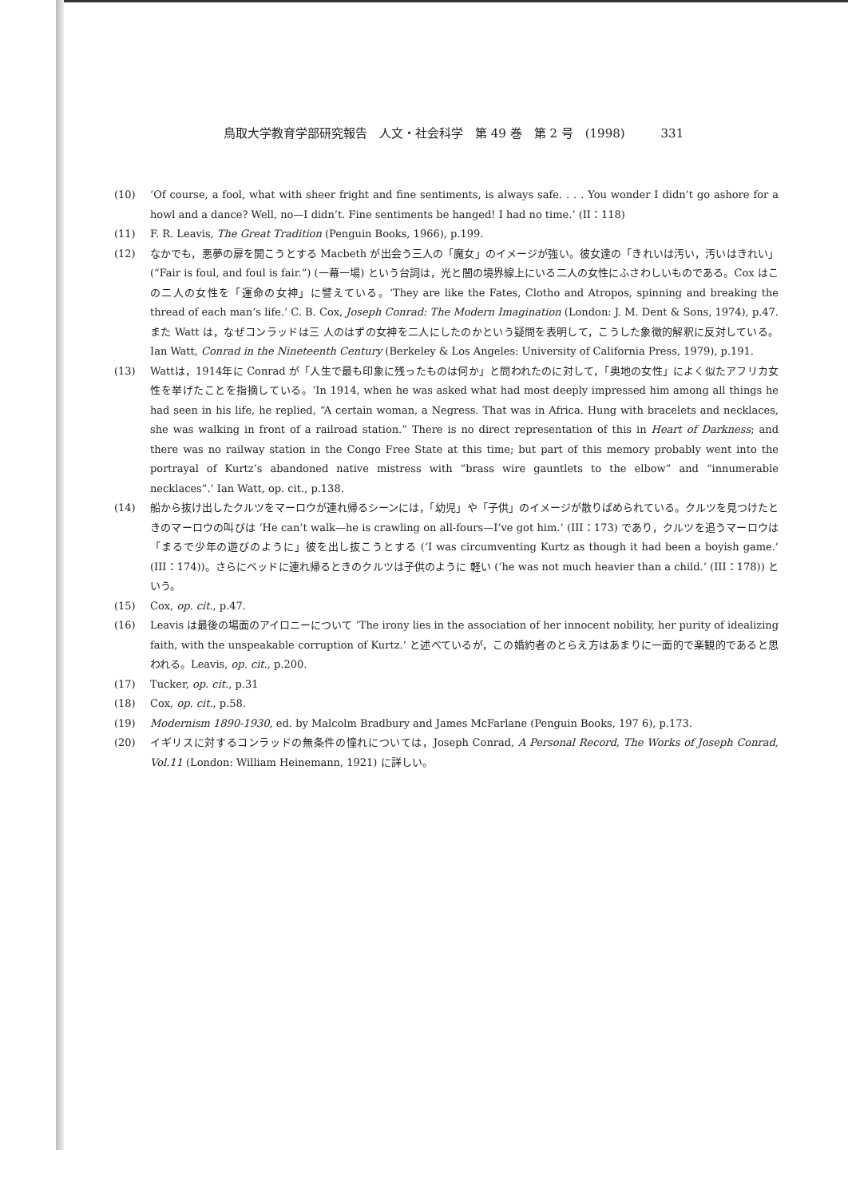鳥取大学教育学部研究報告　人文・社会科学　第 49 巻　第 2 号　(1998)　　　331
(10) ‘Of course, a fool, what with sheer fright and fine sentiments, is always safe. . . . You wonder I didn’t go ashore for a howl and a dance? Well, no—I didn’t. Fine sentiments be hanged! I had no time.’ (II：118)
(11) F. R. Leavis, The Great Tradition (Penguin Books, 1966), p.199.
(12) なかでも，悪夢の扉を開こうとする Macbeth が出会う三人の「魔女」のイメージが強い。彼女達の「きれいは汚い，汚いはきれい」(“Fair is foul, and foul is fair.”) (一幕一場) という台詞は，光と闇の境界線上にいる二人の女性にふさわしいものである。Cox はこの二人の女性を「運命の女神」に譬えている。‘They are like the Fates, Clotho and Atropos, spinning and breaking the thread of each man’s life.’ C. B. Cox, Joseph Conrad: The Modern Imagination (London: J. M. Dent & Sons, 1974), p.47. また Watt は，なぜコンラッドは三 人のはずの女神を二人にしたのかという疑問を表明して，こうした象徴的解釈に反対している。Ian Watt, Conrad in the Nineteenth Century (Berkeley & Los Angeles: University of California Press, 1979), p.191.
(13) Wattは，1914年に Conrad が「人生で最も印象に残ったものは何か」と問われたのに対して，「奥地の女性」によく似たアフリカ女性を挙げたことを指摘している。‘In 1914, when he was asked what had most deeply impressed him among all things he had seen in his life, he replied, “A certain woman, a Negress. That was in Africa. Hung with bracelets and necklaces, she was walking in front of a railroad station.” There is no direct representation of this in Heart of Darkness; and there was no railway station in the Congo Free State at this time; but part of this memory probably went into the portrayal of Kurtz’s abandoned native mistress with “brass wire gauntlets to the elbow” and “innumerable necklaces”.’ Ian Watt, op. cit., p.138.
(14) 船から抜け出したクルツをマーロウが連れ帰るシーンには，「幼児」や「子供」のイメージが散りばめられている。クルツを見つけたときのマーロウの叫びは ‘He can’t walk—he is crawling on all-fours—I’ve got him.’ (III：173) であり，クルツを追うマーロウは「まるで少年の遊びのように」彼を出し抜こうとする (‘I was circumventing Kurtz as though it had been a boyish game.’ (III：174))。さらにベッドに連れ帰るときのクルツは子供のように 軽い (‘he was not much heavier than a child.’ (III：178)) という。
(15) Cox, op. cit., p.47.
(16) Leavis は最後の場面のアイロニーについて ‘The irony lies in the association of her innocent nobility, her purity of idealizing faith, with the unspeakable corruption of Kurtz.’ と述べているが，この婚約者のとらえ方はあまりに一面的で楽観的であると思われる。Leavis, op. cit., p.200.
(17) Tucker, op. cit., p.31
(18) Cox, op. cit., p.58.
(19) Modernism 1890-1930, ed. by Malcolm Bradbury and James McFarlane (Penguin Books, 197 6), p.173.
(20) イギリスに対するコンラッドの無条件の憧れについては，Joseph Conrad, A Personal Record, The Works of Joseph Conrad, Vol.11 (London: William Heinemann, 1921) に詳しい。